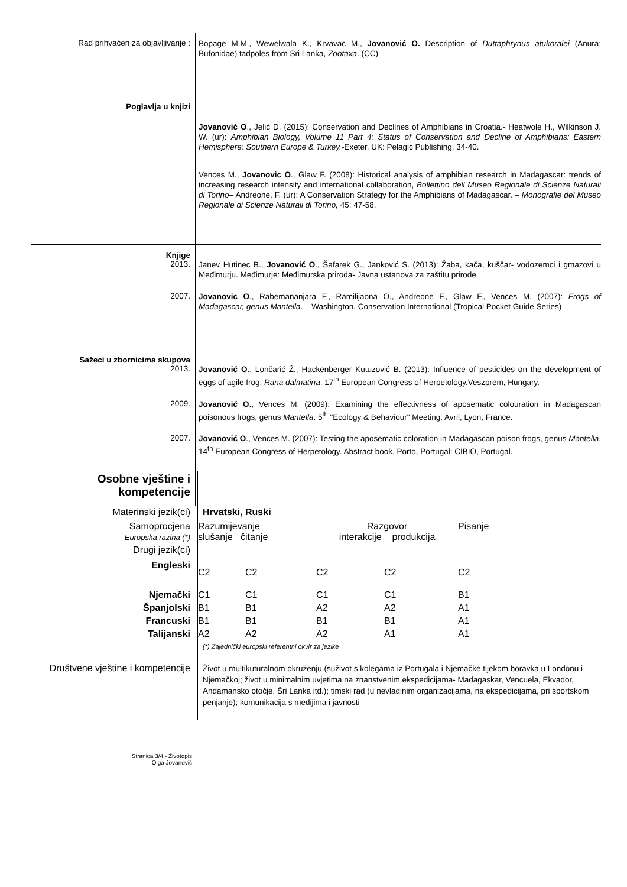Rad prihvaćen za objavljivanje :
Bopage M.M., Wewelwala K., Krvavac M., Jovanović O. Description of Duttaphrynus atukoralei (Anura: Bufonidae) tadpoles from Sri Lanka, Zootaxa. (CC)
Poglavlja u knjizi
Jovanović O., Jelić D. (2015): Conservation and Declines of Amphibians in Croatia.- Heatwole H., Wilkinson J. W. (ur): Amphibian Biology, Volume 11 Part 4: Status of Conservation and Decline of Amphibians: Eastern Hemisphere: Southern Europe & Turkey.-Exeter, UK: Pelagic Publishing, 34-40.
Vences M., Jovanovic O., Glaw F. (2008): Historical analysis of amphibian research in Madagascar: trends of increasing research intensity and international collaboration, Bollettino dell Museo Regionale di Scienze Naturali di Torino– Andreone, F. (ur): A Conservation Strategy for the Amphibians of Madagascar. – Monografie del Museo Regionale di Scienze Naturali di Torino, 45: 47-58.
Knjige
2013.
Janev Hutinec B., Jovanović O., Šafarek G., Janković S. (2013): Žaba, kača, kuščar- vodozemci i gmazovi u Međimurju. Međimurje: Međimurska priroda- Javna ustanova za zaštitu prirode.
2007.
Jovanovic O., Rabemananjara F., Ramilijaona O., Andreone F., Glaw F., Vences M. (2007): Frogs of Madagascar, genus Mantella. – Washington, Conservation International (Tropical Pocket Guide Series)
Sažeci u zbornicima skupova
2013.
Jovanović O., Lončarić Ž., Hackenberger Kutuzović B. (2013): Influence of pesticides on the development of eggs of agile frog, Rana dalmatina. 17<sup>th</sup> European Congress of Herpetology.Veszprem, Hungary.
2009.
Jovanović O., Vences M. (2009): Examining the effectivness of aposematic colouration in Madagascan poisonous frogs, genus Mantella. 5<sup>th</sup> "Ecology & Behaviour" Meeting. Avril, Lyon, France.
2007.
Jovanović O., Vences M. (2007): Testing the aposematic coloration in Madagascan poison frogs, genus Mantella. 14<sup>th</sup> European Congress of Herpetology. Abstract book. Porto, Portugal: CIBIO, Portugal.
| Osobne vještine i kompetencije | | | | | |
| Materinski jezik(ci) | Hrvatski, Ruski | | | | |
| Samoprocjena Europska razina (*) | Razumijevanje slušanje čitanje | | Razgovor interakcije produkcija | | Pisanje |
| Drugi jezik(ci) | | | | | |
| Engleski | C2 | C2 | C2 | C2 | C2 |
| Njemački | C1 | C1 | C1 | C1 | B1 |
| Španjolski | B1 | B1 | A2 | A2 | A1 |
| Francuski | B1 | B1 | B1 | B1 | A1 |
| Talijanski | A2 | A2 | A2 | A1 | A1 |
| | (*) Zajednički europski referentni okvir za jezike | | | | |
| Društvene vještine i kompetencije | Život u multikuturalnom okruženju (suživot s kolegama iz Portugala i Njemačke tijekom boravka u Londonu i Njemačkoj; život u minimalnim uvjetima na znanstvenim ekspedicijama- Madagaskar, Vencuela, Ekvador, Andamansko otočje, Šri Lanka itd.); timski rad (u nevladinim organizacijama, na ekspedicijama, pri sportskom penjanje); komunikacija s medijima i javnosti | | | | |
Stranica 3/4 - Životopis
Olga Jovanović